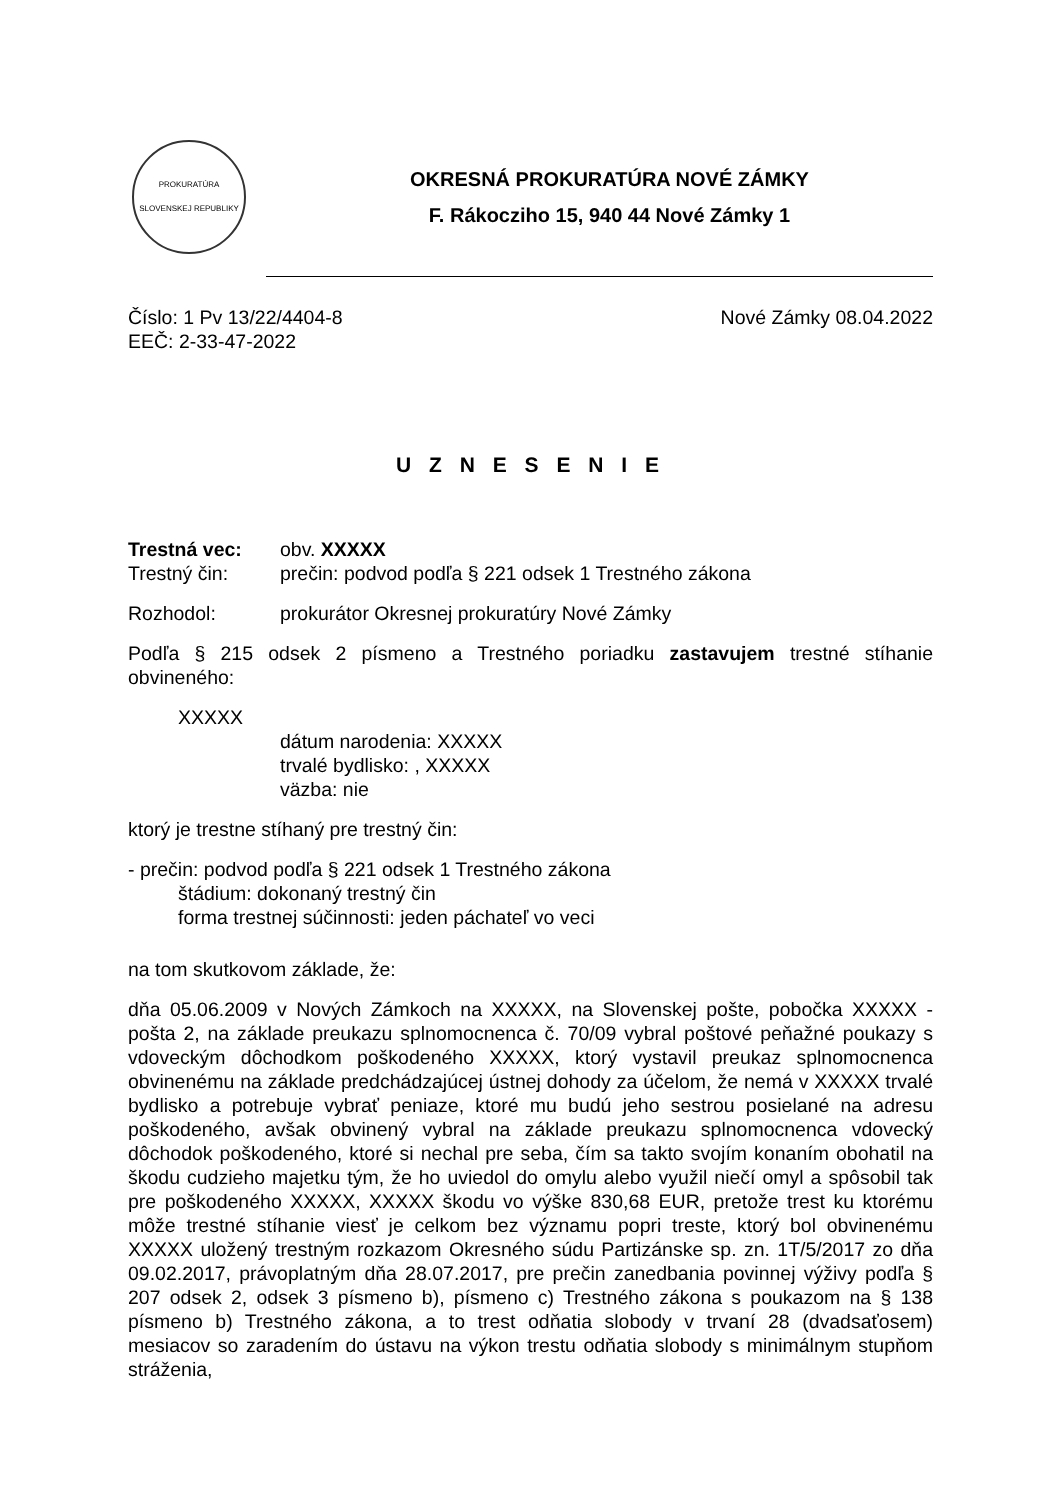PROKURATÚRA SLOVENSKEJ REPUBLIKY
OKRESNÁ PROKURATÚRA NOVÉ ZÁMKY
F. Rákocziho 15, 940 44 Nové Zámky 1
Číslo: 1 Pv 13/22/4404-8
EEČ: 2-33-47-2022
Nové Zámky 08.04.2022
U Z N E S E N I E
Trestná vec: obv. XXXXX
Trestný čin: prečin: podvod podľa § 221 odsek 1 Trestného zákona
Rozhodol: prokurátor Okresnej prokuratúry Nové Zámky
Podľa § 215 odsek 2 písmeno a Trestného poriadku zastavujem trestné stíhanie obvineného:
XXXXX
dátum narodenia: XXXXX
trvalé bydlisko: , XXXXX
väzba: nie
ktorý je trestne stíhaný pre trestný čin:
- prečin: podvod podľa § 221 odsek 1 Trestného zákona
štádium: dokonaný trestný čin
forma trestnej súčinnosti: jeden páchateľ vo veci
na tom skutkovom základe, že:
dňa 05.06.2009 v Nových Zámkoch na XXXXX, na Slovenskej pošte, pobočka XXXXX - pošta 2, na základe preukazu splnomocnenca č. 70/09 vybral poštové peňažné poukazy s vdoveckým dôchodkom poškodeného XXXXX, ktorý vystavil preukaz splnomocnenca obvinenému na základe predchádzajúcej ústnej dohody za účelom, že nemá v XXXXX trvalé bydlisko a potrebuje vybrať peniaze, ktoré mu budú jeho sestrou posielané na adresu poškodeného, avšak obvinený vybral na základe preukazu splnomocnenca vdovecký dôchodok poškodeného, ktoré si nechal pre seba, čím sa takto svojím konaním obohatil na škodu cudzieho majetku tým, že ho uviedol do omylu alebo využil niečí omyl a spôsobil tak pre poškodeného XXXXX, XXXXX škodu vo výške 830,68 EUR, pretože trest ku ktorému môže trestné stíhanie viesť je celkom bez významu popri treste, ktorý bol obvinenému XXXXX uložený trestným rozkazom Okresného súdu Partizánske sp. zn. 1T/5/2017 zo dňa 09.02.2017, právoplatným dňa 28.07.2017, pre prečin zanedbania povinnej výživy podľa § 207 odsek 2, odsek 3 písmeno b), písmeno c) Trestného zákona s poukazom na § 138 písmeno b) Trestného zákona, a to trest odňatia slobody v trvaní 28 (dvadsaťosem) mesiacov so zaradením do ústavu na výkon trestu odňatia slobody s minimálnym stupňom stráženia,